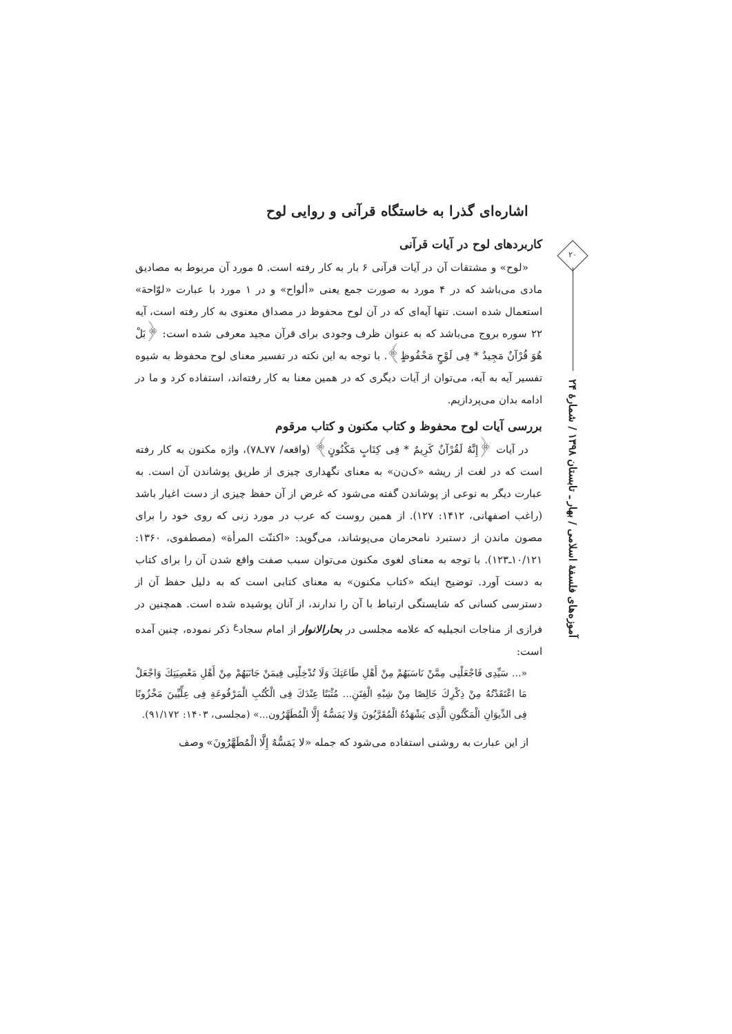اشاره‌ای گذرا به خاستگاه قرآنی و روایی لوح
کاربردهای لوح در آیات قرآنی
«لوح» و مشتقات آن در آیات قرآنی ۶ بار به کار رفته است. ۵ مورد آن مربوط به مصادیق مادی می‌باشد که در ۴ مورد به صورت جمع یعنی «ألواح» و در ۱ مورد با عبارت «لوّاحة» استعمال شده است. تنها آیه‌ای که در آن لوح محفوظ در مصداق معنوی به کار رفته است، آیه ۲۲ سوره بروج می‌باشد که به عنوان ظرف وجودی برای قرآن مجید معرفی شده است: ﴿بَلْ هُوَ قُرْآنٌ مَجِیدٌ * فِی لَوْحٍ مَحْفُوظٍ﴾. با توجه به این نکته در تفسیر معنای لوح محفوظ به شیوه تفسیر آیه به آیه، می‌توان از آیات دیگری که در همین معنا به کار رفته‌اند، استفاده کرد و ما در ادامه بدان می‌پردازیم.
بررسی آیات لوح محفوظ و کتاب مکنون و کتاب مرقوم
در آیات ﴿إِنَّهُ لَقُرْآنٌ کَرِیمٌ * فِی کِتَابٍ مَکْنُونٍ﴾ (واقعه/ ۷۷ـ۷۸)، واژه مکنون به کار رفته است که در لغت از ریشه «ک‌ن‌ن» به معنای نگهداری چیزی از طریق پوشاندن آن است. به عبارت دیگر به نوعی از پوشاندن گفته می‌شود که غرض از آن حفظ چیزی از دست اغیار باشد (راغب اصفهانی، ۱۴۱۲: ۱۲۷). از همین روست که عرب در مورد زنی که روی خود را برای مصون ماندن از دستبرد نامحرمان می‌پوشاند، می‌گوید: «اکتنّت المرأة» (مصطفوی، ۱۳۶۰: ۱۰/۱۲۱ـ۱۲۳). با توجه به معنای لغوی مکنون می‌توان سبب صفت واقع شدن آن را برای کتاب به دست آورد. توضیح اینکه «کتاب مکنون» به معنای کتابی است که به دلیل حفظ آن از دسترسی کسانی که شایستگی ارتباط با آن را ندارند، از آنان پوشیده شده است. همچنین در فرازی از مناجات انجیلیه که علامه مجلسی در بحارالانوار از امام سجاد<sup>ع</sup> ذکر نموده، چنین آمده است:
«... سَیِّدِی فَاجْعَلْنِی مِمَّنْ نَاسَبَهُمْ مِنْ أَهْلِ طَاعَتِكَ وَلَا تُدْخِلْنِی فِیمَنْ جَانَبَهُمْ مِنْ أَهْلِ مَعْصِیَتِكَ وَاجْعَلْ مَا اعْتَقَدْتُهُ مِنْ ذِکْرِكَ خَالِصًا مِنْ شِبْهِ الْفِتَنِ... مُثْبَتًا عِنْدَكَ فِی الْکُتُبِ الْمَرْفُوعَةِ فِی عِلِّیِّینَ مَخْزُونًا فِی الدِّیوَانِ الْمَکْنُونِ الَّذِی یَشْهَدُهُ الْمُقَرَّبُونَ وَلا یَمَسُّهُ إِلَّا الْمُطَهَّرُون...» (مجلسی، ۱۴۰۳: ۹۱/۱۷۲).
از این عبارت به روشنی استفاده می‌شود که جمله «لا یَمَسُّهُ إِلَّا الْمُطَهَّرُونَ» وصف
۲۰
آموزه‌های فلسفهٔ اسلامی / بهار ـ تابستان ۱۳۹۸ / شمارهٔ ۲۴